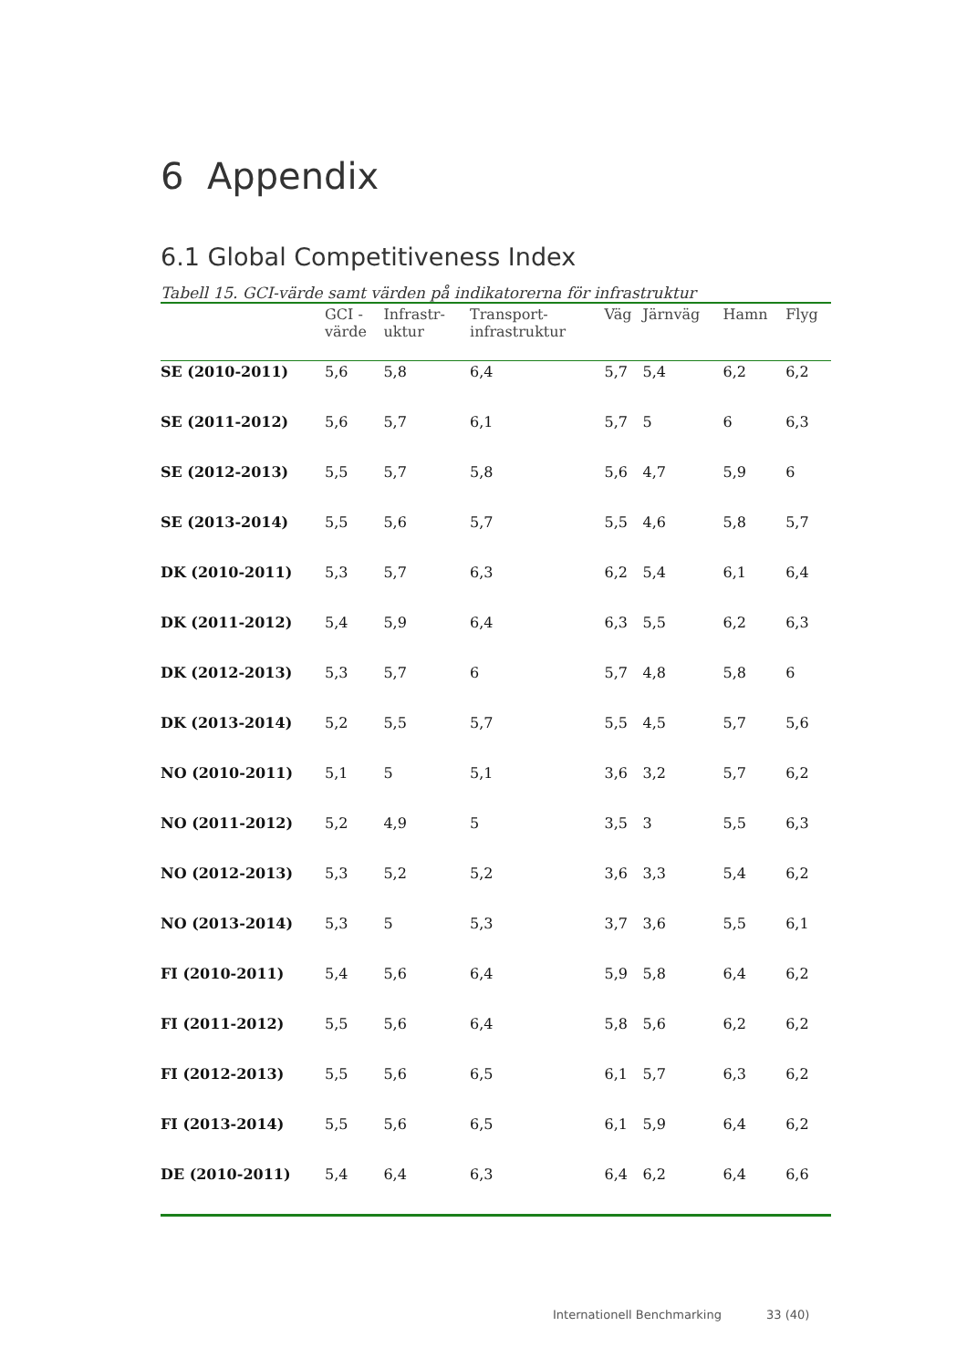6 Appendix
6.1 Global Competitiveness Index
Tabell 15. GCI-värde samt värden på indikatorerna för infrastruktur
| | GCI - värde | Infrastr- uktur | Transport- infrastruktur | Väg | Järnväg | Hamn | Flyg |
| --- | --- | --- | --- | --- | --- | --- | --- |
| SE (2010-2011) | 5,6 | 5,8 | 6,4 | 5,7 | 5,4 | 6,2 | 6,2 |
| SE (2011-2012) | 5,6 | 5,7 | 6,1 | 5,7 | 5 | 6 | 6,3 |
| SE (2012-2013) | 5,5 | 5,7 | 5,8 | 5,6 | 4,7 | 5,9 | 6 |
| SE (2013-2014) | 5,5 | 5,6 | 5,7 | 5,5 | 4,6 | 5,8 | 5,7 |
| DK (2010-2011) | 5,3 | 5,7 | 6,3 | 6,2 | 5,4 | 6,1 | 6,4 |
| DK (2011-2012) | 5,4 | 5,9 | 6,4 | 6,3 | 5,5 | 6,2 | 6,3 |
| DK (2012-2013) | 5,3 | 5,7 | 6 | 5,7 | 4,8 | 5,8 | 6 |
| DK (2013-2014) | 5,2 | 5,5 | 5,7 | 5,5 | 4,5 | 5,7 | 5,6 |
| NO (2010-2011) | 5,1 | 5 | 5,1 | 3,6 | 3,2 | 5,7 | 6,2 |
| NO (2011-2012) | 5,2 | 4,9 | 5 | 3,5 | 3 | 5,5 | 6,3 |
| NO (2012-2013) | 5,3 | 5,2 | 5,2 | 3,6 | 3,3 | 5,4 | 6,2 |
| NO (2013-2014) | 5,3 | 5 | 5,3 | 3,7 | 3,6 | 5,5 | 6,1 |
| FI (2010-2011) | 5,4 | 5,6 | 6,4 | 5,9 | 5,8 | 6,4 | 6,2 |
| FI (2011-2012) | 5,5 | 5,6 | 6,4 | 5,8 | 5,6 | 6,2 | 6,2 |
| FI (2012-2013) | 5,5 | 5,6 | 6,5 | 6,1 | 5,7 | 6,3 | 6,2 |
| FI (2013-2014) | 5,5 | 5,6 | 6,5 | 6,1 | 5,9 | 6,4 | 6,2 |
| DE (2010-2011) | 5,4 | 6,4 | 6,3 | 6,4 | 6,2 | 6,4 | 6,6 |
Internationell Benchmarking 33 (40)